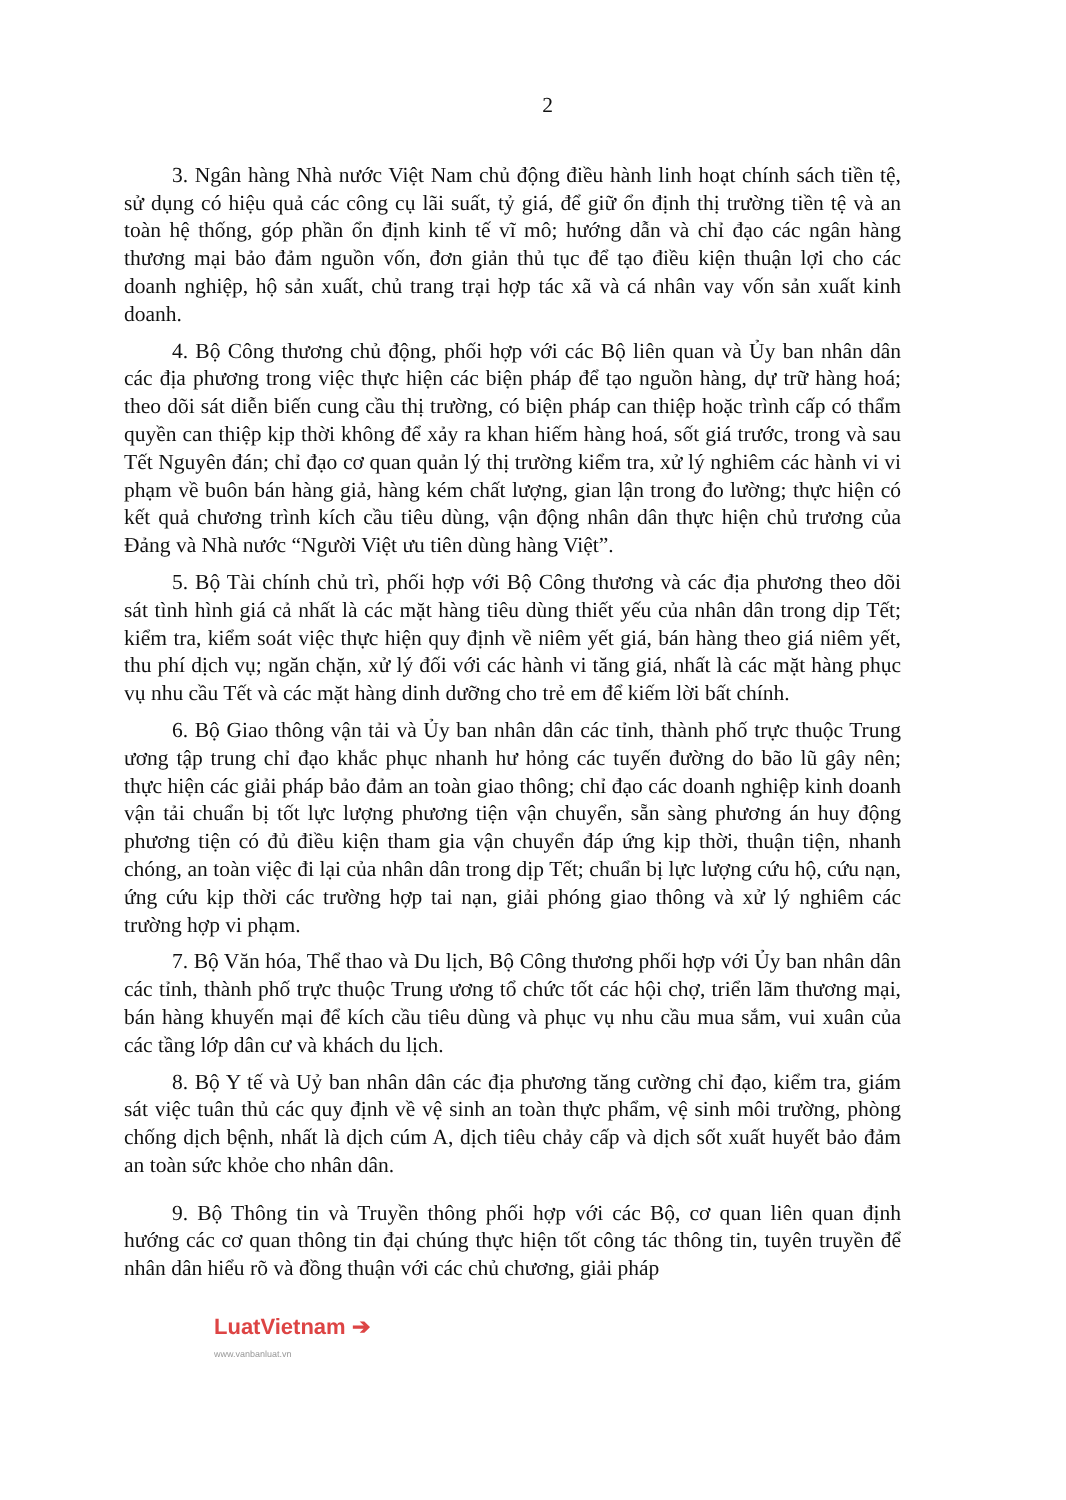2
3. Ngân hàng Nhà nước Việt Nam chủ động điều hành linh hoạt chính sách tiền tệ, sử dụng có hiệu quả các công cụ lãi suất, tỷ giá, để giữ ổn định thị trường tiền tệ và an toàn hệ thống, góp phần ổn định kinh tế vĩ mô; hướng dẫn và chỉ đạo các ngân hàng thương mại bảo đảm nguồn vốn, đơn giản thủ tục để tạo điều kiện thuận lợi cho các doanh nghiệp, hộ sản xuất, chủ trang trại hợp tác xã và cá nhân vay vốn sản xuất kinh doanh.
4. Bộ Công thương chủ động, phối hợp với các Bộ liên quan và Ủy ban nhân dân các địa phương trong việc thực hiện các biện pháp để tạo nguồn hàng, dự trữ hàng hoá; theo dõi sát diễn biến cung cầu thị trường, có biện pháp can thiệp hoặc trình cấp có thẩm quyền can thiệp kịp thời không để xảy ra khan hiếm hàng hoá, sốt giá trước, trong và sau Tết Nguyên đán; chỉ đạo cơ quan quản lý thị trường kiểm tra, xử lý nghiêm các hành vi vi phạm về buôn bán hàng giả, hàng kém chất lượng, gian lận trong đo lường; thực hiện có kết quả chương trình kích cầu tiêu dùng, vận động nhân dân thực hiện chủ trương của Đảng và Nhà nước “Người Việt ưu tiên dùng hàng Việt”.
5. Bộ Tài chính chủ trì, phối hợp với Bộ Công thương và các địa phương theo dõi sát tình hình giá cả nhất là các mặt hàng tiêu dùng thiết yếu của nhân dân trong dịp Tết; kiểm tra, kiểm soát việc thực hiện quy định về niêm yết giá, bán hàng theo giá niêm yết, thu phí dịch vụ; ngăn chặn, xử lý đối với các hành vi tăng giá, nhất là các mặt hàng phục vụ nhu cầu Tết và các mặt hàng dinh dưỡng cho trẻ em để kiếm lời bất chính.
6. Bộ Giao thông vận tải và Ủy ban nhân dân các tỉnh, thành phố trực thuộc Trung ương tập trung chỉ đạo khắc phục nhanh hư hỏng các tuyến đường do bão lũ gây nên; thực hiện các giải pháp bảo đảm an toàn giao thông; chỉ đạo các doanh nghiệp kinh doanh vận tải chuẩn bị tốt lực lượng phương tiện vận chuyển, sẵn sàng phương án huy động phương tiện có đủ điều kiện tham gia vận chuyển đáp ứng kịp thời, thuận tiện, nhanh chóng, an toàn việc đi lại của nhân dân trong dịp Tết; chuẩn bị lực lượng cứu hộ, cứu nạn, ứng cứu kịp thời các trường hợp tai nạn, giải phóng giao thông và xử lý nghiêm các trường hợp vi phạm.
7. Bộ Văn hóa, Thể thao và Du lịch, Bộ Công thương phối hợp với Ủy ban nhân dân các tỉnh, thành phố trực thuộc Trung ương tổ chức tốt các hội chợ, triển lãm thương mại, bán hàng khuyến mại để kích cầu tiêu dùng và phục vụ nhu cầu mua sắm, vui xuân của các tầng lớp dân cư và khách du lịch.
8. Bộ Y tế và Uỷ ban nhân dân các địa phương tăng cường chỉ đạo, kiểm tra, giám sát việc tuân thủ các quy định về vệ sinh an toàn thực phẩm, vệ sinh môi trường, phòng chống dịch bệnh, nhất là dịch cúm A, dịch tiêu chảy cấp và dịch sốt xuất huyết bảo đảm an toàn sức khỏe cho nhân dân.
9. Bộ Thông tin và Truyền thông phối hợp với các Bộ, cơ quan liên quan định hướng các cơ quan thông tin đại chúng thực hiện tốt công tác thông tin, tuyên truyền để nhân dân hiểu rõ và đồng thuận với các chủ chương, giải pháp
LuatVietnam ➔
www.vanbanluat.vn